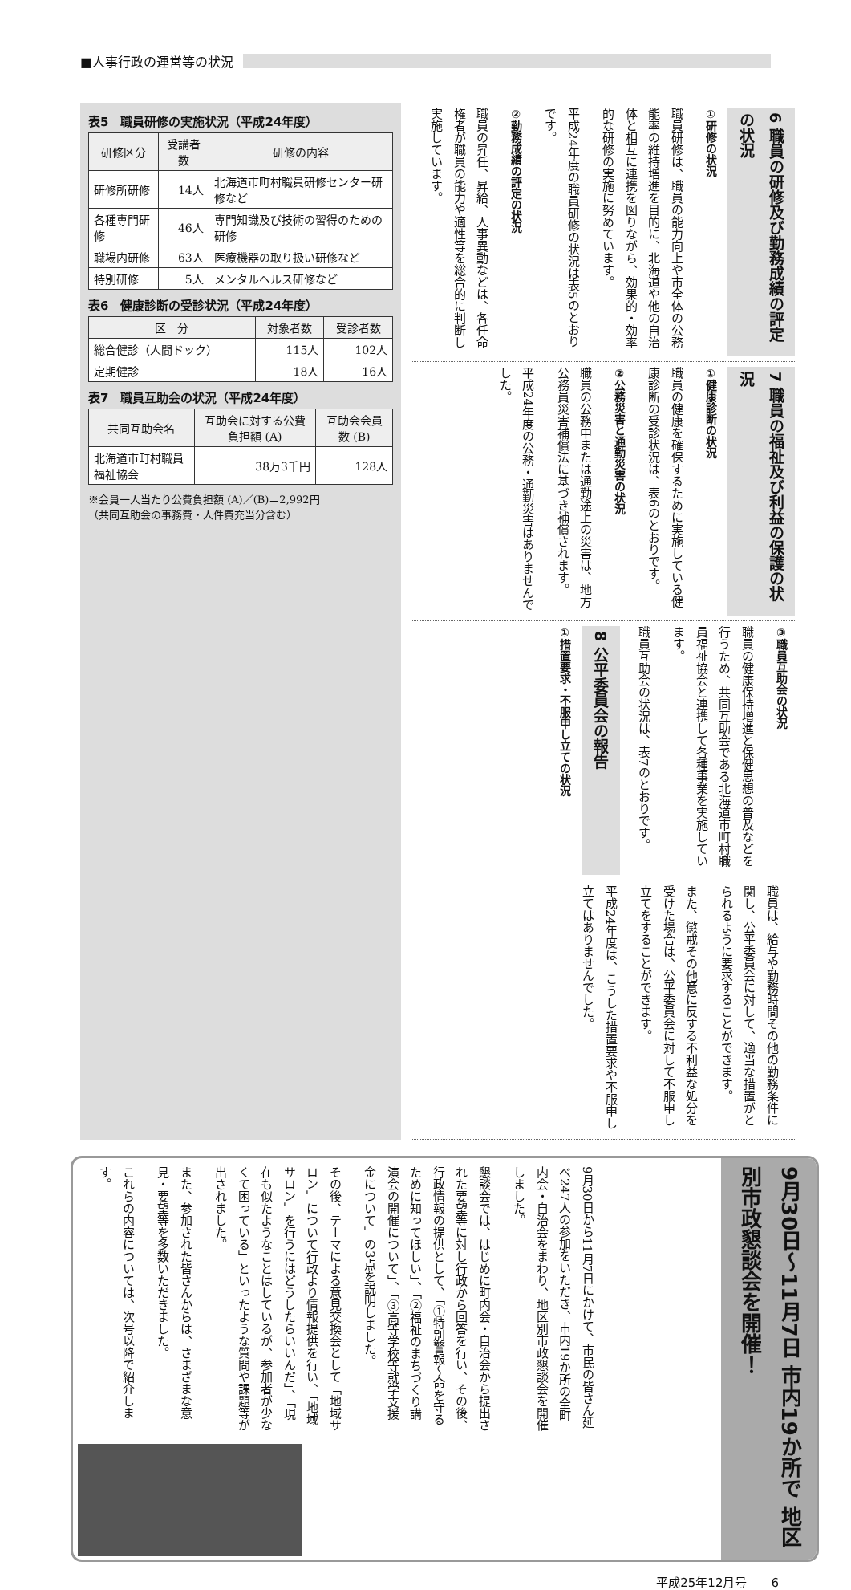■人事行政の運営等の状況
6 職員の研修及び勤務成績の評定の状況
①研修の状況
職員研修は、職員の能力向上や市全体の公務能率の維持増進を目的に、北海道や他の自治体と相互に連携を図りながら、効果的・効率的な研修の実施に努めています。
平成24年度の職員研修の状況は表5のとおりです。
②勤務成績の評定の状況
職員の昇任、昇給、人事異動などは、各任命権者が職員の能力や適性等を総合的に判断し実施しています。
7 職員の福祉及び利益の保護の状況
①健康診断の状況
職員の健康を確保するために実施している健康診断の受診状況は、表6のとおりです。
②公務災害と通勤災害の状況
職員の公務中または通勤途上の災害は、地方公務員災害補償法に基づき補償されます。
平成24年度の公務・通勤災害はありませんでした。
③職員互助会の状況
職員の健康保持増進と保健思想の普及などを行うため、共同互助会である北海道市町村職員福祉協会と連携して各種事業を実施しています。
職員互助会の状況は、表7のとおりです。
8 公平委員会の報告
①措置要求・不服申し立ての状況
職員は、給与や勤務時間その他の勤務条件に関し、公平委員会に対して、適当な措置がとられるように要求することができます。
また、懲戒その他意に反する不利益な処分を受けた場合は、公平委員会に対して不服申し立てをすることができます。
平成24年度は、こうした措置要求や不服申し立てはありませんでした。
表5　職員研修の実施状況（平成24年度）
| 研修区分 | 受講者数 | 研修の内容 |
| --- | --- | --- |
| 研修所研修 | 14人 | 北海道市町村職員研修センター研修など |
| 各種専門研修 | 46人 | 専門知識及び技術の習得のための研修 |
| 職場内研修 | 63人 | 医療機器の取り扱い研修など |
| 特別研修 | 5人 | メンタルヘルス研修など |
表6　健康診断の受診状況（平成24年度）
| 区 分 | 対象者数 | 受診者数 |
| --- | --- | --- |
| 総合健診（人間ドック） | 115人 | 102人 |
| 定期健診 | 18人 | 16人 |
表7　職員互助会の状況（平成24年度）
| 共同互助会名 | 互助会に対する公費負担額 (A) | 互助会会員数 (B) |
| --- | --- | --- |
| 北海道市町村職員福祉協会 | 38万3千円 | 128人 |
※会員一人当たり公費負担額 (A)／(B)＝2,992円
（共同互助会の事務費・人件費充当分含む）
9月30日～11月7日 市内19か所で 地区別市政懇談会を開催！
9月30日から11月7日にかけて、市民の皆さん延べ247人の参加をいただき、市内19か所の全町内会・自治会をまわり、地区別市政懇談会を開催しました。
懇談会では、はじめに町内会・自治会から提出された要望等に対し行政から回答を行い、その後、行政情報の提供として、「①特別警報～命を守るために知ってほしい」、「②福祉のまちづくり講演会の開催について」、「③高等学校等就学支援金について」の3点を説明しました。
その後、テーマによる意見交換会として「地域サロン」について行政より情報提供を行い、「地域サロン」を行うにはどうしたらいいんだ」、「現在も似たようなことはしているが、参加者が少なくて困っている」といったような質問や課題等が出されました。
また、参加された皆さんからは、さまざまな意見・要望等を多数いただきました。
これらの内容については、次号以降で紹介します。
平成25年12月号　　6